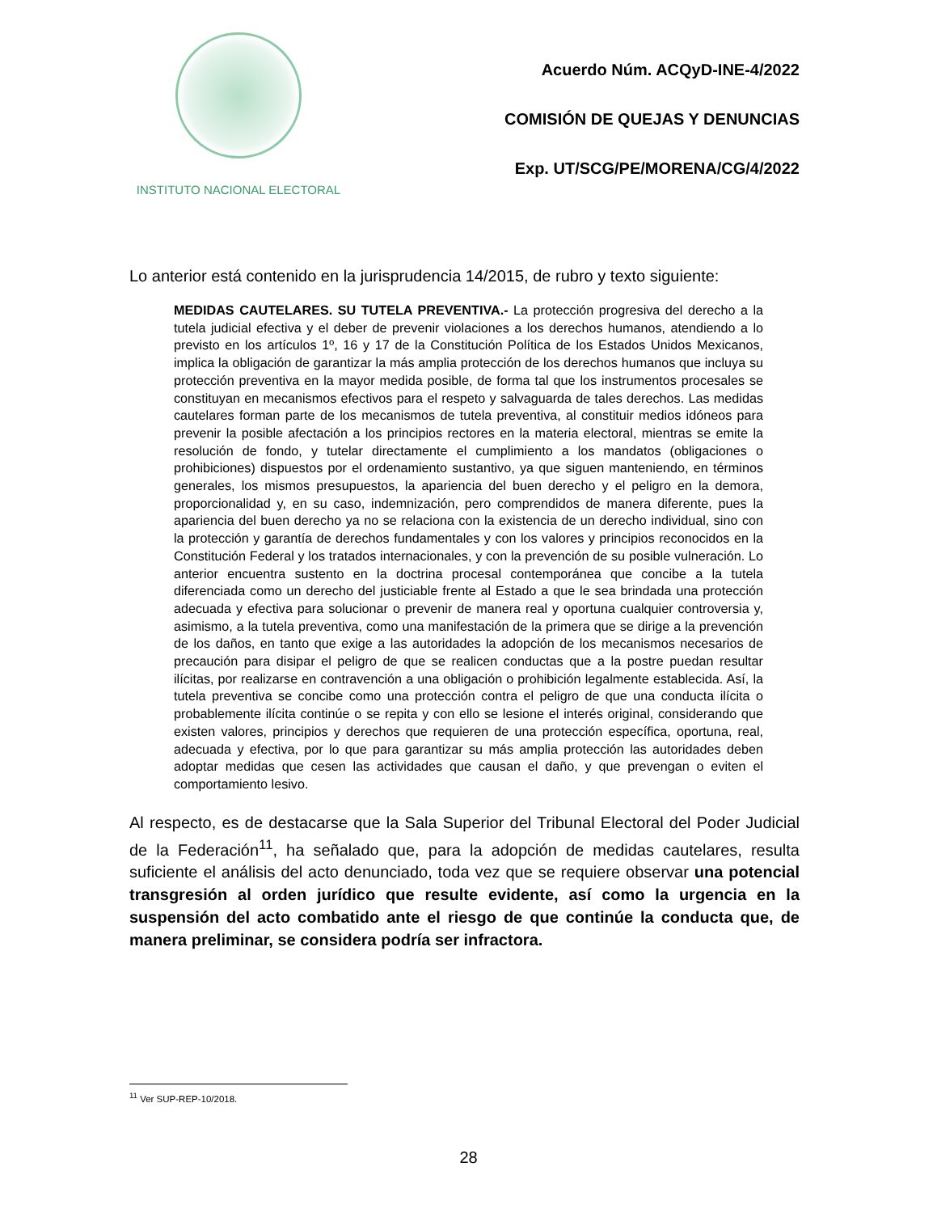INSTITUTO NACIONAL ELECTORAL
Acuerdo Núm. ACQyD-INE-4/2022
COMISIÓN DE QUEJAS Y DENUNCIAS
Exp. UT/SCG/PE/MORENA/CG/4/2022
Lo anterior está contenido en la jurisprudencia 14/2015, de rubro y texto siguiente:
MEDIDAS CAUTELARES. SU TUTELA PREVENTIVA.- La protección progresiva del derecho a la tutela judicial efectiva y el deber de prevenir violaciones a los derechos humanos, atendiendo a lo previsto en los artículos 1º, 16 y 17 de la Constitución Política de los Estados Unidos Mexicanos, implica la obligación de garantizar la más amplia protección de los derechos humanos que incluya su protección preventiva en la mayor medida posible, de forma tal que los instrumentos procesales se constituyan en mecanismos efectivos para el respeto y salvaguarda de tales derechos. Las medidas cautelares forman parte de los mecanismos de tutela preventiva, al constituir medios idóneos para prevenir la posible afectación a los principios rectores en la materia electoral, mientras se emite la resolución de fondo, y tutelar directamente el cumplimiento a los mandatos (obligaciones o prohibiciones) dispuestos por el ordenamiento sustantivo, ya que siguen manteniendo, en términos generales, los mismos presupuestos, la apariencia del buen derecho y el peligro en la demora, proporcionalidad y, en su caso, indemnización, pero comprendidos de manera diferente, pues la apariencia del buen derecho ya no se relaciona con la existencia de un derecho individual, sino con la protección y garantía de derechos fundamentales y con los valores y principios reconocidos en la Constitución Federal y los tratados internacionales, y con la prevención de su posible vulneración. Lo anterior encuentra sustento en la doctrina procesal contemporánea que concibe a la tutela diferenciada como un derecho del justiciable frente al Estado a que le sea brindada una protección adecuada y efectiva para solucionar o prevenir de manera real y oportuna cualquier controversia y, asimismo, a la tutela preventiva, como una manifestación de la primera que se dirige a la prevención de los daños, en tanto que exige a las autoridades la adopción de los mecanismos necesarios de precaución para disipar el peligro de que se realicen conductas que a la postre puedan resultar ilícitas, por realizarse en contravención a una obligación o prohibición legalmente establecida. Así, la tutela preventiva se concibe como una protección contra el peligro de que una conducta ilícita o probablemente ilícita continúe o se repita y con ello se lesione el interés original, considerando que existen valores, principios y derechos que requieren de una protección específica, oportuna, real, adecuada y efectiva, por lo que para garantizar su más amplia protección las autoridades deben adoptar medidas que cesen las actividades que causan el daño, y que prevengan o eviten el comportamiento lesivo.
Al respecto, es de destacarse que la Sala Superior del Tribunal Electoral del Poder Judicial de la Federación<sup>11</sup>, ha señalado que, para la adopción de medidas cautelares, resulta suficiente el análisis del acto denunciado, toda vez que se requiere observar una potencial transgresión al orden jurídico que resulte evidente, así como la urgencia en la suspensión del acto combatido ante el riesgo de que continúe la conducta que, de manera preliminar, se considera podría ser infractora.
<sup>11</sup> Ver SUP-REP-10/2018.
28